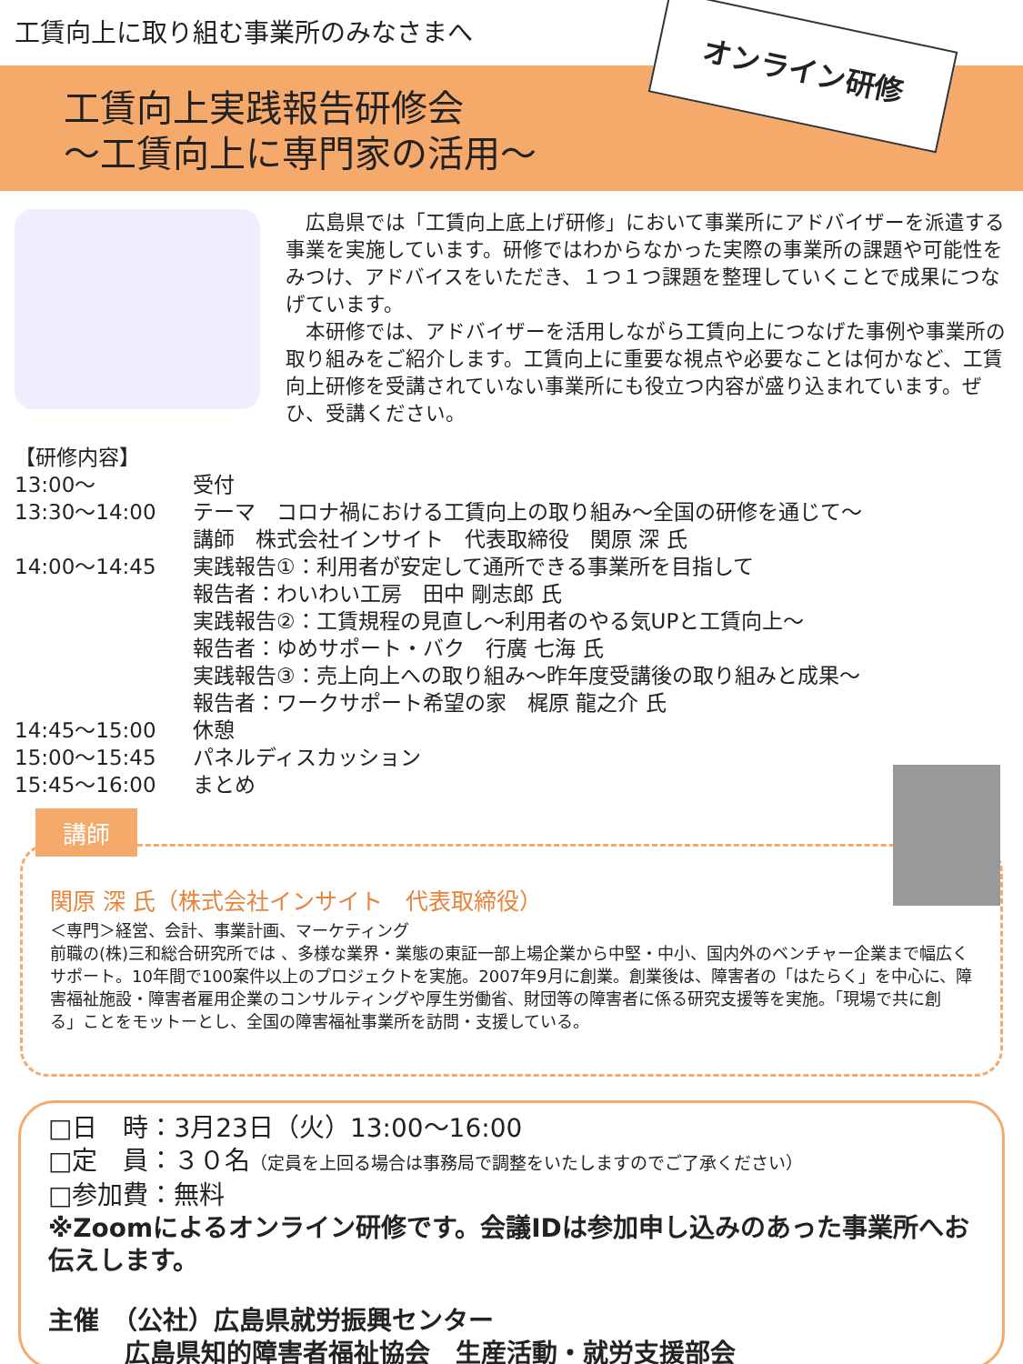工賃向上に取り組む事業所のみなさまへ
工賃向上実践報告研修会
～工賃向上に専門家の活用～
オンライン研修
広島県では「工賃向上底上げ研修」において事業所にアドバイザーを派遣する事業を実施しています。研修ではわからなかった実際の事業所の課題や可能性をみつけ、アドバイスをいただき、１つ１つ課題を整理していくことで成果につなげています。
本研修では、アドバイザーを活用しながら工賃向上につなげた事例や事業所の取り組みをご紹介します。工賃向上に重要な視点や必要なことは何かなど、工賃向上研修を受講されていない事業所にも役立つ内容が盛り込まれています。ぜひ、受講ください。
【研修内容】
13:00～ 受付
13:30～14:00 テーマ　コロナ禍における工賃向上の取り組み～全国の研修を通じて～
講師　株式会社インサイト　代表取締役　関原 深 氏
14:00～14:45 実践報告①：利用者が安定して通所できる事業所を目指して
報告者：わいわい工房　田中 剛志郎 氏
実践報告②：工賃規程の見直し～利用者のやる気UPと工賃向上～
報告者：ゆめサポート・バク　行廣 七海 氏
実践報告③：売上向上への取り組み～昨年度受講後の取り組みと成果～
報告者：ワークサポート希望の家　梶原 龍之介 氏
14:45～15:00 休憩
15:00～15:45 パネルディスカッション
15:45～16:00 まとめ
講師
関原 深 氏（株式会社インサイト　代表取締役）
＜専門＞経営、会計、事業計画、マーケティング
前職の(株)三和総合研究所では 、多様な業界・業態の東証一部上場企業から中堅・中小、国内外のベンチャー企業まで幅広くサポート。10年間で100案件以上のプロジェクトを実施。2007年9月に創業。創業後は、障害者の「はたらく」を中心に、障害福祉施設・障害者雇用企業のコンサルティングや厚生労働省、財団等の障害者に係る研究支援等を実施。「現場で共に創る」ことをモットーとし、全国の障害福祉事業所を訪問・支援している。
□日　時：3月23日（火）13:00～16:00
□定　員：３０名（定員を上回る場合は事務局で調整をいたしますのでご了承ください）
□参加費：無料
※Zoomによるオンライン研修です。会議IDは参加申し込みのあった事業所へお伝えします。
主催　（公社）広島県就労振興センター
　　　広島県知的障害者福祉協会　生産活動・就労支援部会